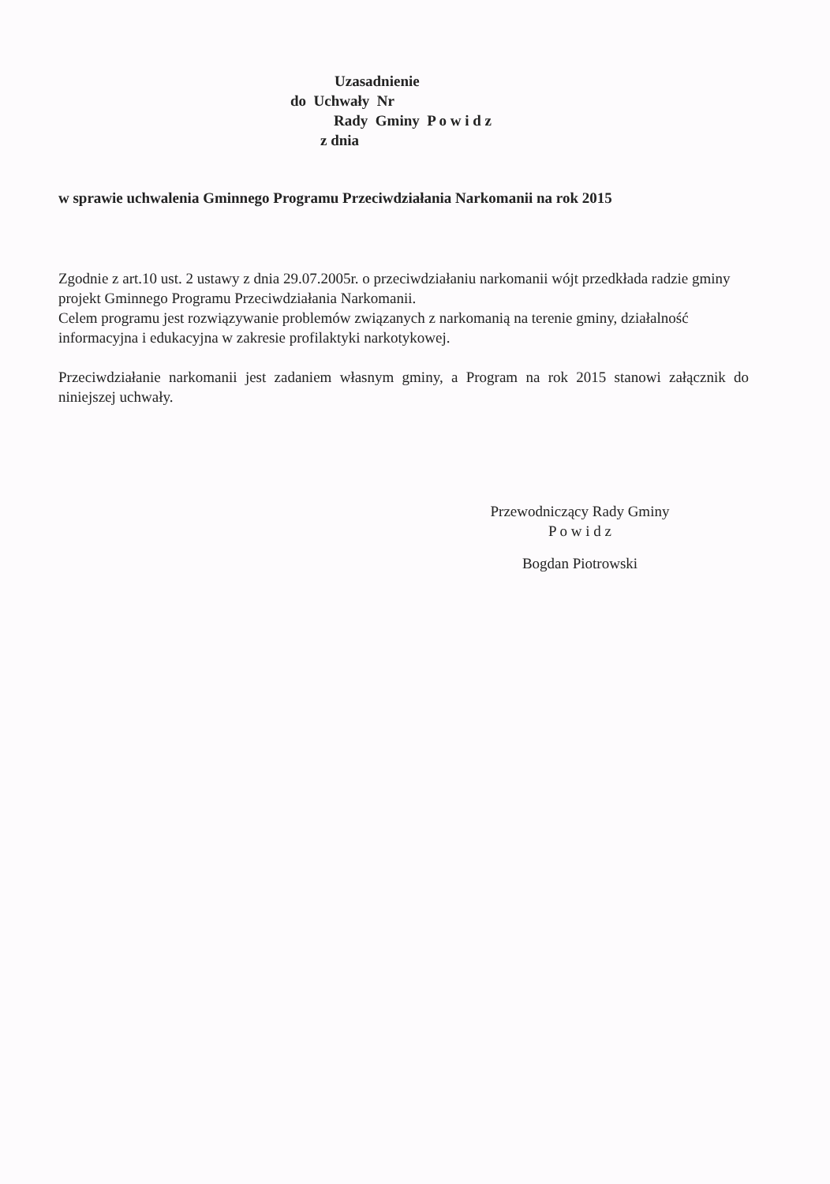Uzasadnienie
do Uchwały Nr
Rady Gminy P o w i d z
z dnia
w sprawie uchwalenia Gminnego Programu Przeciwdziałania Narkomanii na rok 2015
Zgodnie z art.10 ust. 2 ustawy z dnia 29.07.2005r. o przeciwdziałaniu narkomanii wójt przedkłada radzie gminy projekt Gminnego Programu Przeciwdziałania Narkomanii.
Celem programu jest rozwiązywanie problemów związanych z narkomanią na terenie gminy, działalność informacyjna i edukacyjna w zakresie profilaktyki narkotykowej.
Przeciwdziałanie narkomanii jest zadaniem własnym gminy, a Program na rok 2015 stanowi załącznik do niniejszej uchwały.
Przewodniczący Rady Gminy
P o w i d z
Bogdan Piotrowski